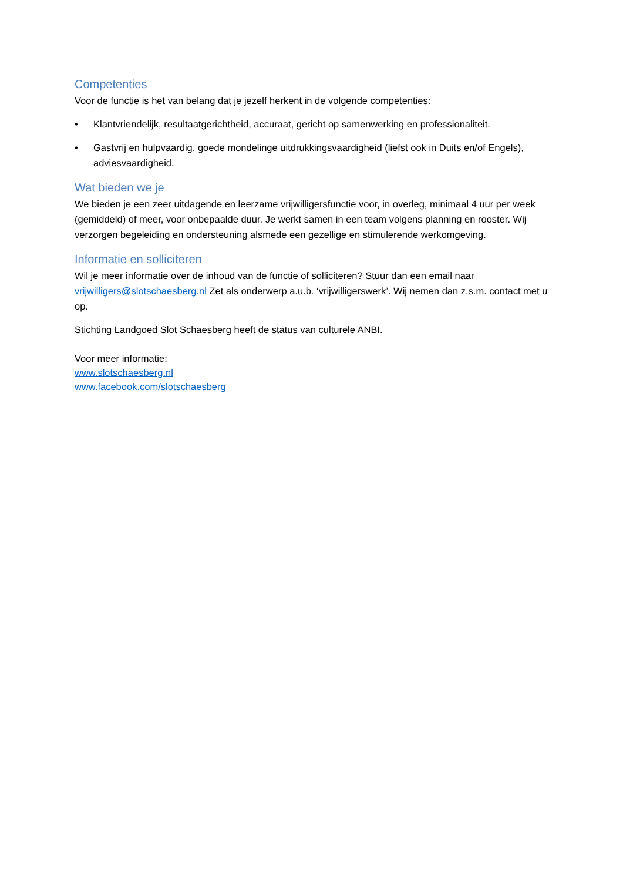Competenties
Voor de functie is het van belang dat je jezelf herkent in de volgende competenties:
• Klantvriendelijk, resultaatgerichtheid, accuraat, gericht op samenwerking en professionaliteit.
• Gastvrij en hulpvaardig, goede mondelinge uitdrukkingsvaardigheid (liefst ook in Duits en/of Engels), adviesvaardigheid.
Wat bieden we je
We bieden je een zeer uitdagende en leerzame vrijwilligersfunctie voor, in overleg, minimaal 4 uur per week (gemiddeld) of meer, voor onbepaalde duur. Je werkt samen in een team volgens planning en rooster. Wij verzorgen begeleiding en ondersteuning alsmede een gezellige en stimulerende werkomgeving.
Informatie en solliciteren
Wil je meer informatie over de inhoud van de functie of solliciteren? Stuur dan een email naar vrijwilligers@slotschaesberg.nl Zet als onderwerp a.u.b. ‘vrijwilligerswerk’. Wij nemen dan z.s.m. contact met u op.
Stichting Landgoed Slot Schaesberg heeft de status van culturele ANBI.
Voor meer informatie:
www.slotschaesberg.nl
www.facebook.com/slotschaesberg